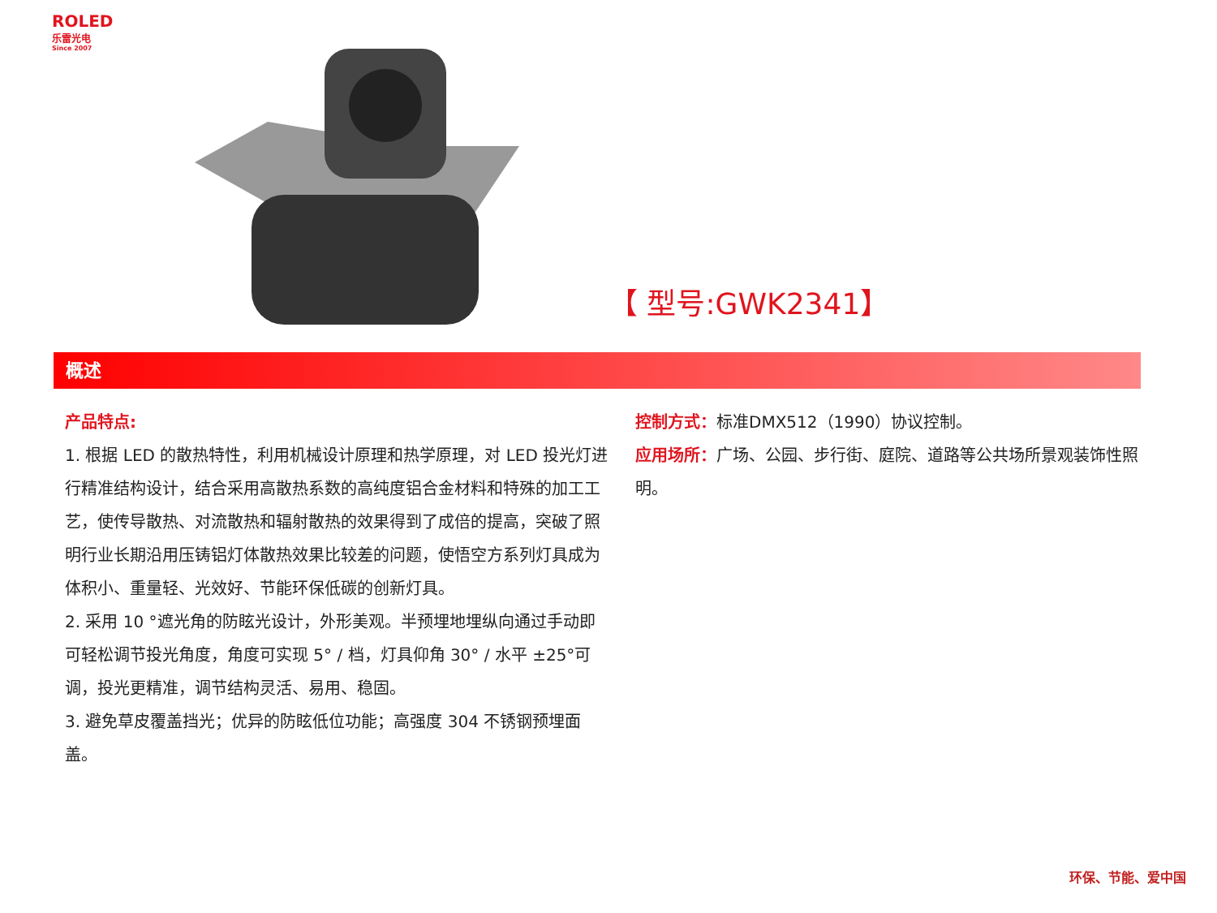ROLED
乐雷光电
Since 2007
【 型号:GWK2341】
概述
产品特点:
1. 根据 LED 的散热特性，利用机械设计原理和热学原理，对 LED 投光灯进行精准结构设计，结合采用高散热系数的高纯度铝合金材料和特殊的加工工艺，使传导散热、对流散热和辐射散热的效果得到了成倍的提高，突破了照明行业长期沿用压铸铝灯体散热效果比较差的问题，使悟空方系列灯具成为体积小、重量轻、光效好、节能环保低碳的创新灯具。
2. 采用 10 °遮光角的防眩光设计，外形美观。半预埋地埋纵向通过手动即可轻松调节投光角度，角度可实现 5° / 档，灯具仰角 30° / 水平 ±25°可调，投光更精准，调节结构灵活、易用、稳固。
3. 避免草皮覆盖挡光；优异的防眩低位功能；高强度 304 不锈钢预埋面盖。
控制方式：标准DMX512（1990）协议控制。
应用场所：广场、公园、步行街、庭院、道路等公共场所景观装饰性照明。
环保、节能、爱中国